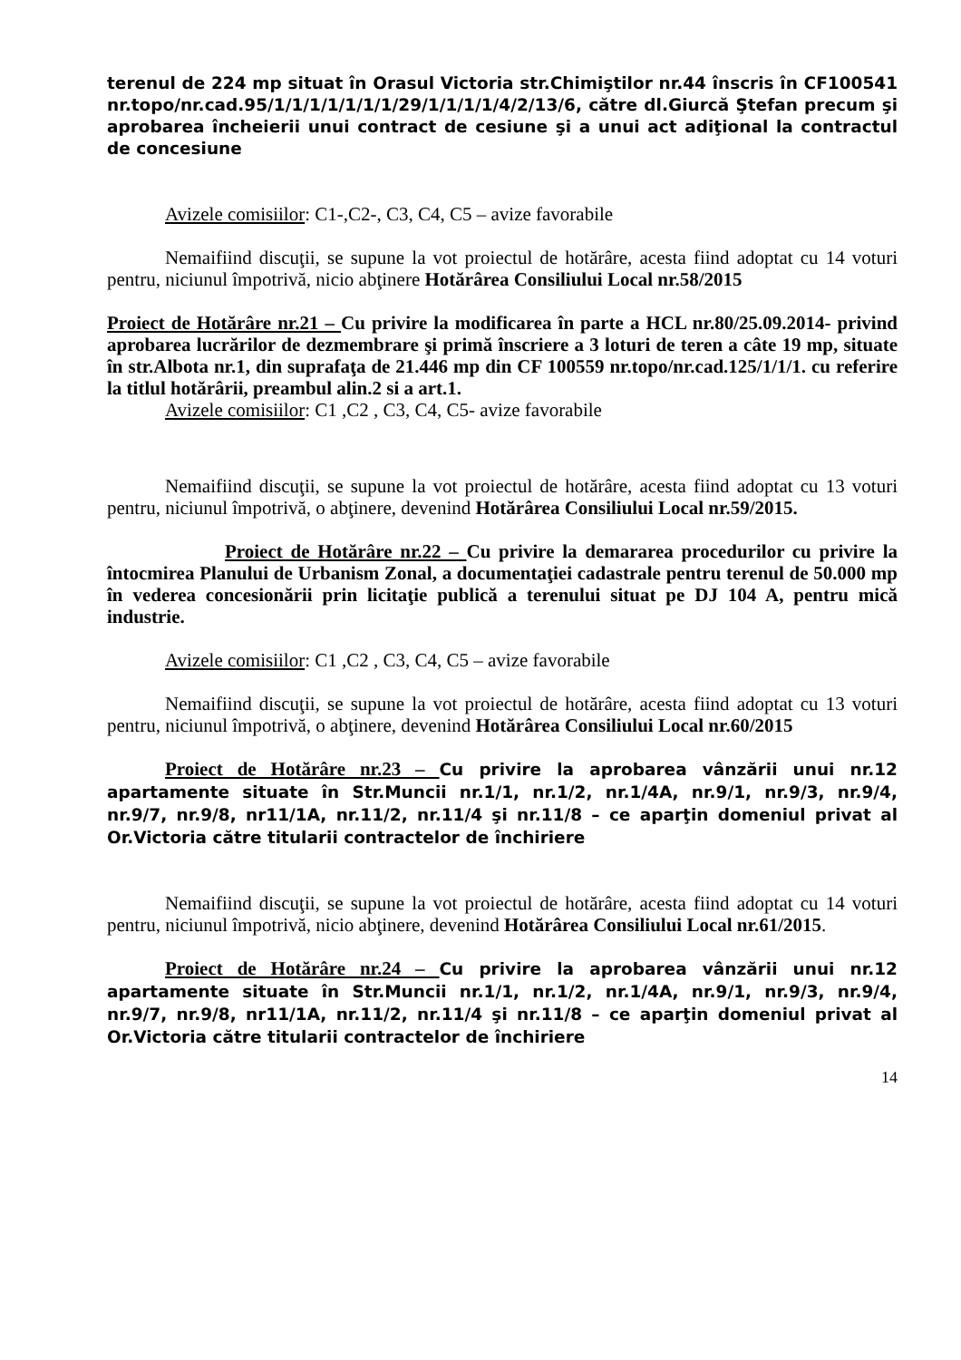terenul de 224 mp situat în Orasul Victoria str.Chimiştilor nr.44 înscris în CF100541 nr.topo/nr.cad.95/1/1/1/1/1/1/1/29/1/1/1/1/4/2/13/6, către dl.Giurcă Ştefan precum şi aprobarea încheierii unui contract de cesiune şi a unui act adiţional la contractul de concesiune
Avizele comisiilor: C1-,C2-, C3, C4, C5 – avize favorabile
Nemaifiind discuţii, se supune la vot proiectul de hotărâre, acesta fiind adoptat cu 14 voturi pentru, niciunul împotrivă, nicio abţinere Hotărârea Consiliului Local nr.58/2015
Proiect de Hotărâre nr.21 – Cu privire la modificarea în parte a HCL nr.80/25.09.2014- privind aprobarea lucrărilor de dezmembrare şi primă înscriere a 3 loturi de teren a câte 19 mp, situate în str.Albota nr.1, din suprafaţa de 21.446 mp din CF 100559 nr.topo/nr.cad.125/1/1/1. cu referire la titlul hotărârii, preambul alin.2 si a art.1.
Avizele comisiilor: C1 ,C2 , C3, C4, C5- avize favorabile
Nemaifiind discuţii, se supune la vot proiectul de hotărâre, acesta fiind adoptat cu 13 voturi pentru, niciunul împotrivă, o abţinere, devenind Hotărârea Consiliului Local nr.59/2015.
Proiect de Hotărâre nr.22 – Cu privire la demararea procedurilor cu privire la întocmirea Planului de Urbanism Zonal, a documentaţiei cadastrale pentru terenul de 50.000 mp în vederea concesionării prin licitaţie publică a terenului situat pe DJ 104 A, pentru mică industrie.
Avizele comisiilor: C1 ,C2 , C3, C4, C5 – avize favorabile
Nemaifiind discuţii, se supune la vot proiectul de hotărâre, acesta fiind adoptat cu 13 voturi pentru, niciunul împotrivă, o abţinere, devenind Hotărârea Consiliului Local nr.60/2015
Proiect de Hotărâre nr.23 – Cu privire la aprobarea vânzării unui nr.12 apartamente situate în Str.Muncii nr.1/1, nr.1/2, nr.1/4A, nr.9/1, nr.9/3, nr.9/4, nr.9/7, nr.9/8, nr11/1A, nr.11/2, nr.11/4 şi nr.11/8 – ce aparţin domeniul privat al Or.Victoria către titularii contractelor de închiriere
Nemaifiind discuţii, se supune la vot proiectul de hotărâre, acesta fiind adoptat cu 14 voturi pentru, niciunul împotrivă, nicio abţinere, devenind Hotărârea Consiliului Local nr.61/2015.
Proiect de Hotărâre nr.24 – Cu privire la aprobarea vânzării unui nr.12 apartamente situate în Str.Muncii nr.1/1, nr.1/2, nr.1/4A, nr.9/1, nr.9/3, nr.9/4, nr.9/7, nr.9/8, nr11/1A, nr.11/2, nr.11/4 şi nr.11/8 – ce aparţin domeniul privat al Or.Victoria către titularii contractelor de închiriere
14